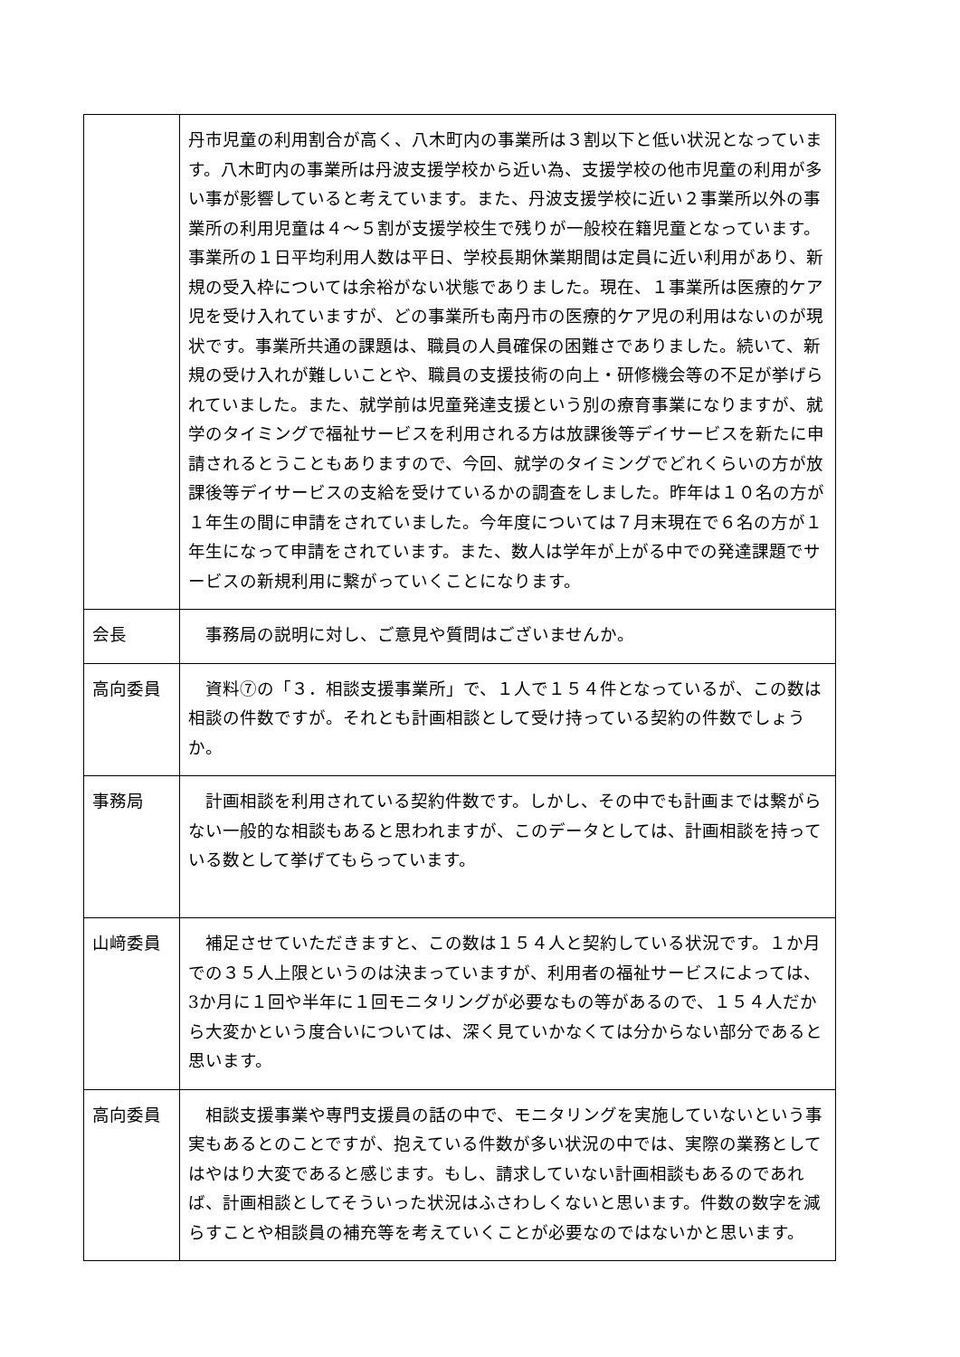| | 丹市児童の利用割合が高く、八木町内の事業所は３割以下と低い状況となっています。八木町内の事業所は丹波支援学校から近い為、支援学校の他市児童の利用が多い事が影響していると考えています。また、丹波支援学校に近い２事業所以外の事業所の利用児童は４～５割が支援学校生で残りが一般校在籍児童となっています。事業所の１日平均利用人数は平日、学校長期休業期間は定員に近い利用があり、新規の受入枠については余裕がない状態でありました。現在、１事業所は医療的ケア児を受け入れていますが、どの事業所も南丹市の医療的ケア児の利用はないのが現状です。事業所共通の課題は、職員の人員確保の困難さでありました。続いて、新規の受け入れが難しいことや、職員の支援技術の向上・研修機会等の不足が挙げられていました。また、就学前は児童発達支援という別の療育事業になりますが、就学のタイミングで福祉サービスを利用される方は放課後等デイサービスを新たに申請されるとうこともありますので、今回、就学のタイミングでどれくらいの方が放課後等デイサービスの支給を受けているかの調査をしました。昨年は１０名の方が１年生の間に申請をされていました。今年度については７月末現在で６名の方が１年生になって申請をされています。また、数人は学年が上がる中での発達課題でサービスの新規利用に繋がっていくことになります。 |
| 会長 | 事務局の説明に対し、ご意見や質問はございませんか。 |
| 高向委員 | 資料⑦の「３．相談支援事業所」で、１人で１５４件となっているが、この数は相談の件数ですが。それとも計画相談として受け持っている契約の件数でしょうか。 |
| 事務局 | 計画相談を利用されている契約件数です。しかし、その中でも計画までは繋がらない一般的な相談もあると思われますが、このデータとしては、計画相談を持っている数として挙げてもらっています。 |
| 山﨑委員 | 補足させていただきますと、この数は１５４人と契約している状況です。１か月での３５人上限というのは決まっていますが、利用者の福祉サービスによっては、3か月に１回や半年に１回モニタリングが必要なもの等があるので、１５４人だから大変かという度合いについては、深く見ていかなくては分からない部分であると思います。 |
| 高向委員 | 相談支援事業や専門支援員の話の中で、モニタリングを実施していないという事実もあるとのことですが、抱えている件数が多い状況の中では、実際の業務としてはやはり大変であると感じます。もし、請求していない計画相談もあるのであれば、計画相談としてそういった状況はふさわしくないと思います。件数の数字を減らすことや相談員の補充等を考えていくことが必要なのではないかと思います。 |